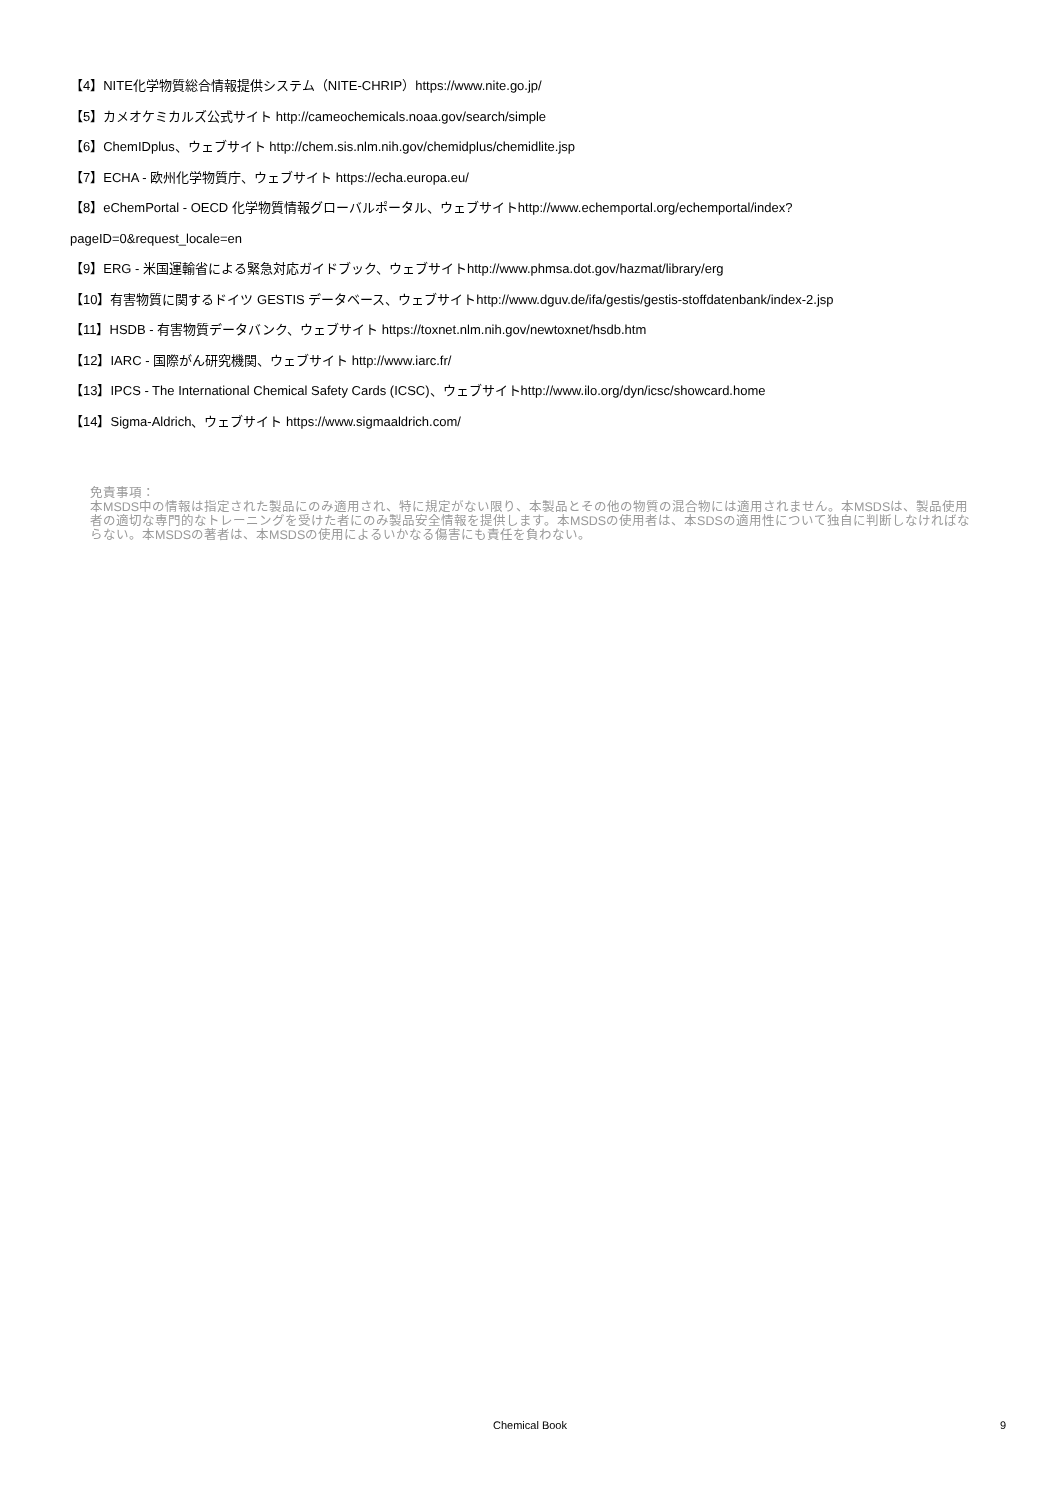【4】NITE化学物質総合情報提供システム（NITE-CHRIP）https://www.nite.go.jp/
【5】カメオケミカルズ公式サイト http://cameochemicals.noaa.gov/search/simple
【6】ChemIDplus、ウェブサイト http://chem.sis.nlm.nih.gov/chemidplus/chemidlite.jsp
【7】ECHA - 欧州化学物質庁、ウェブサイト https://echa.europa.eu/
【8】eChemPortal - OECD 化学物質情報グローバルポータル、ウェブサイトhttp://www.echemportal.org/echemportal/index?
pageID=0&request_locale=en
【9】ERG - 米国運輸省による緊急対応ガイドブック、ウェブサイトhttp://www.phmsa.dot.gov/hazmat/library/erg
【10】有害物質に関するドイツ GESTIS データベース、ウェブサイトhttp://www.dguv.de/ifa/gestis/gestis-stoffdatenbank/index-2.jsp
【11】HSDB - 有害物質データバンク、ウェブサイト https://toxnet.nlm.nih.gov/newtoxnet/hsdb.htm
【12】IARC - 国際がん研究機関、ウェブサイト http://www.iarc.fr/
【13】IPCS - The International Chemical Safety Cards (ICSC)、ウェブサイトhttp://www.ilo.org/dyn/icsc/showcard.home
【14】Sigma-Aldrich、ウェブサイト https://www.sigmaaldrich.com/
免責事項：
本MSDS中の情報は指定された製品にのみ適用され、特に規定がない限り、本製品とその他の物質の混合物には適用されません。本MSDSは、製品使用者の適切な専門的なトレーニングを受けた者にのみ製品安全情報を提供します。本MSDSの使用者は、本SDSの適用性について独自に判断しなければならない。本MSDSの著者は、本MSDSの使用によるいかなる傷害にも責任を負わない。
Chemical Book
9